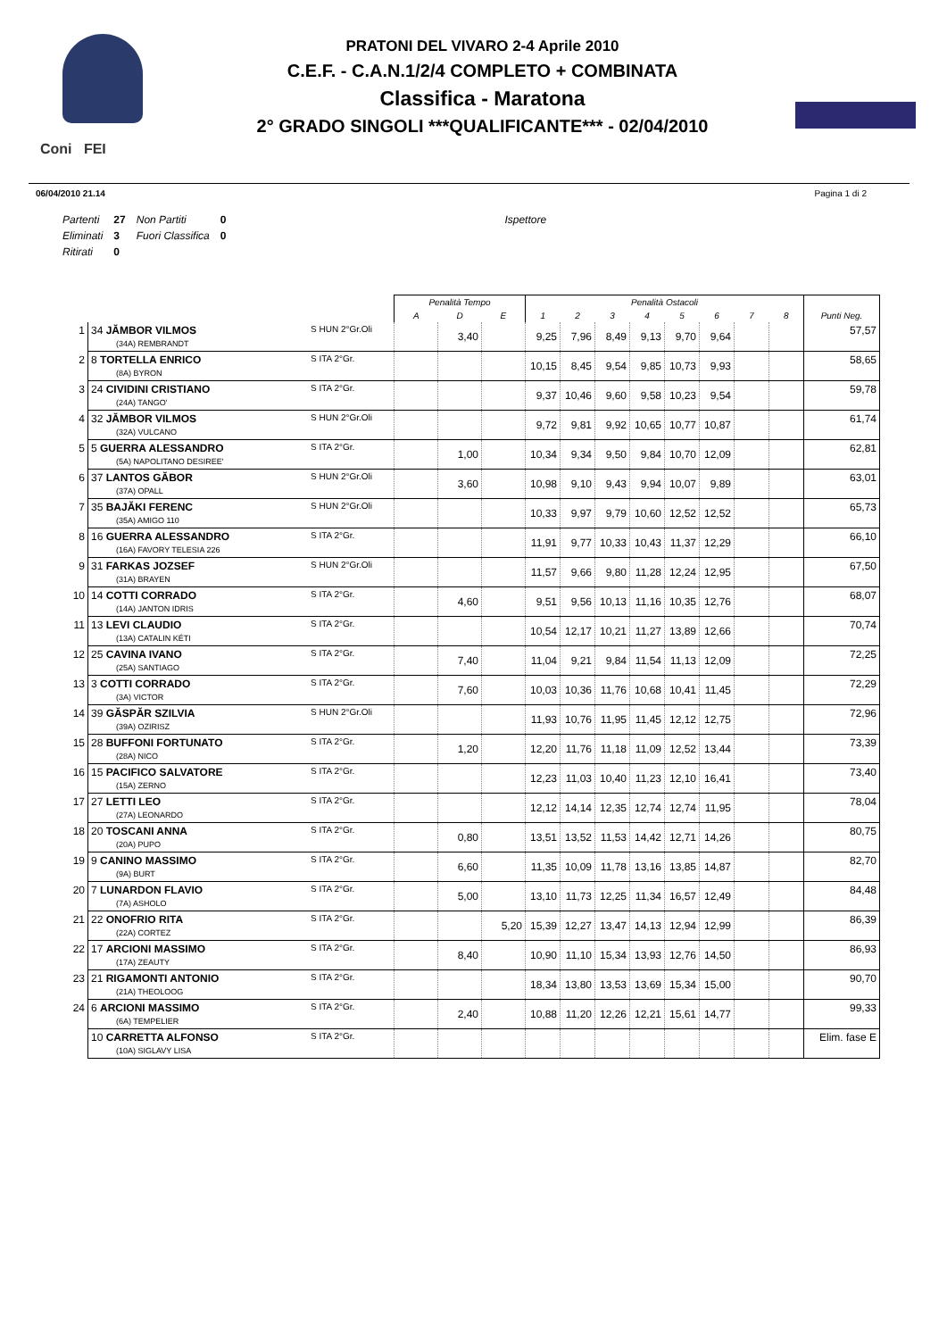Coni FEI
PRATONI DEL VIVARO 2-4 Aprile 2010
C.E.F. - C.A.N.1/2/4 COMPLETO + COMBINATA
Classifica - Maratona
2° GRADO SINGOLI ***QUALIFICANTE*** - 02/04/2010
06/04/2010 21.14 Pagina 1 di 2
| Partenti | 27 | Non Partiti | 0 | Ispettore |
| Eliminati | 3 | Fuori Classifica | 0 | |
| Ritirati | 0 | | | |
| | | | Penalità Tempo | | | Penalità Ostacoli | | | | | | | | |
| --- | --- | --- | --- | --- | --- | --- | --- | --- | --- | --- | --- | --- | --- | --- |
| | | | A | D | E | 1 | 2 | 3 | 4 | 5 | 6 | 7 | 8 | Punti Neg. |
| 1 | 34 JĂMBOR VILMOS (34A) REMBRANDT | S HUN 2°Gr.Oli | | 3,40 | | 9,25 | 7,96 | 8,49 | 9,13 | 9,70 | 9,64 | | | 57,57 |
| 2 | 8 TORTELLA ENRICO (8A) BYRON | S ITA 2°Gr. | | | | 10,15 | 8,45 | 9,54 | 9,85 | 10,73 | 9,93 | | | 58,65 |
| 3 | 24 CIVIDINI CRISTIANO (24A) TANGO' | S ITA 2°Gr. | | | | 9,37 | 10,46 | 9,60 | 9,58 | 10,23 | 9,54 | | | 59,78 |
| 4 | 32 JĂMBOR VILMOS (32A) VULCANO | S HUN 2°Gr.Oli | | | | 9,72 | 9,81 | 9,92 | 10,65 | 10,77 | 10,87 | | | 61,74 |
| 5 | 5 GUERRA ALESSANDRO (5A) NAPOLITANO DESIREE' | S ITA 2°Gr. | | 1,00 | | 10,34 | 9,34 | 9,50 | 9,84 | 10,70 | 12,09 | | | 62,81 |
| 6 | 37 LANTOS GĂBOR (37A) OPALL | S HUN 2°Gr.Oli | | 3,60 | | 10,98 | 9,10 | 9,43 | 9,94 | 10,07 | 9,89 | | | 63,01 |
| 7 | 35 BAJĂKI FERENC (35A) AMIGO 110 | S HUN 2°Gr.Oli | | | | 10,33 | 9,97 | 9,79 | 10,60 | 12,52 | 12,52 | | | 65,73 |
| 8 | 16 GUERRA ALESSANDRO (16A) FAVORY TELESIA 226 | S ITA 2°Gr. | | | | 11,91 | 9,77 | 10,33 | 10,43 | 11,37 | 12,29 | | | 66,10 |
| 9 | 31 FARKAS JOZSEF (31A) BRAYEN | S HUN 2°Gr.Oli | | | | 11,57 | 9,66 | 9,80 | 11,28 | 12,24 | 12,95 | | | 67,50 |
| 10 | 14 COTTI CORRADO (14A) JANTON IDRIS | S ITA 2°Gr. | | 4,60 | | 9,51 | 9,56 | 10,13 | 11,16 | 10,35 | 12,76 | | | 68,07 |
| 11 | 13 LEVI CLAUDIO (13A) CATALIN KÉTI | S ITA 2°Gr. | | | | 10,54 | 12,17 | 10,21 | 11,27 | 13,89 | 12,66 | | | 70,74 |
| 12 | 25 CAVINA IVANO (25A) SANTIAGO | S ITA 2°Gr. | | 7,40 | | 11,04 | 9,21 | 9,84 | 11,54 | 11,13 | 12,09 | | | 72,25 |
| 13 | 3 COTTI CORRADO (3A) VICTOR | S ITA 2°Gr. | | 7,60 | | 10,03 | 10,36 | 11,76 | 10,68 | 10,41 | 11,45 | | | 72,29 |
| 14 | 39 GĂSPĂR SZILVIA (39A) OZIRISZ | S HUN 2°Gr.Oli | | | | 11,93 | 10,76 | 11,95 | 11,45 | 12,12 | 12,75 | | | 72,96 |
| 15 | 28 BUFFONI FORTUNATO (28A) NICO | S ITA 2°Gr. | | 1,20 | | 12,20 | 11,76 | 11,18 | 11,09 | 12,52 | 13,44 | | | 73,39 |
| 16 | 15 PACIFICO SALVATORE (15A) ZERNO | S ITA 2°Gr. | | | | 12,23 | 11,03 | 10,40 | 11,23 | 12,10 | 16,41 | | | 73,40 |
| 17 | 27 LETTI LEO (27A) LEONARDO | S ITA 2°Gr. | | | | 12,12 | 14,14 | 12,35 | 12,74 | 12,74 | 11,95 | | | 78,04 |
| 18 | 20 TOSCANI ANNA (20A) PUPO | S ITA 2°Gr. | | 0,80 | | 13,51 | 13,52 | 11,53 | 14,42 | 12,71 | 14,26 | | | 80,75 |
| 19 | 9 CANINO MASSIMO (9A) BURT | S ITA 2°Gr. | | 6,60 | | 11,35 | 10,09 | 11,78 | 13,16 | 13,85 | 14,87 | | | 82,70 |
| 20 | 7 LUNARDON FLAVIO (7A) ASHOLO | S ITA 2°Gr. | | 5,00 | | 13,10 | 11,73 | 12,25 | 11,34 | 16,57 | 12,49 | | | 84,48 |
| 21 | 22 ONOFRIO RITA (22A) CORTEZ | S ITA 2°Gr. | | | 5,20 | 15,39 | 12,27 | 13,47 | 14,13 | 12,94 | 12,99 | | | 86,39 |
| 22 | 17 ARCIONI MASSIMO (17A) ZEAUTY | S ITA 2°Gr. | | 8,40 | | 10,90 | 11,10 | 15,34 | 13,93 | 12,76 | 14,50 | | | 86,93 |
| 23 | 21 RIGAMONTI ANTONIO (21A) THEOLOOG | S ITA 2°Gr. | | | | 18,34 | 13,80 | 13,53 | 13,69 | 15,34 | 15,00 | | | 90,70 |
| 24 | 6 ARCIONI MASSIMO (6A) TEMPELIER | S ITA 2°Gr. | | 2,40 | | 10,88 | 11,20 | 12,26 | 12,21 | 15,61 | 14,77 | | | 99,33 |
| | 10 CARRETTA ALFONSO (10A) SIGLAVY LISA | S ITA 2°Gr. | | | | | | | | | | | | Elim. fase E |